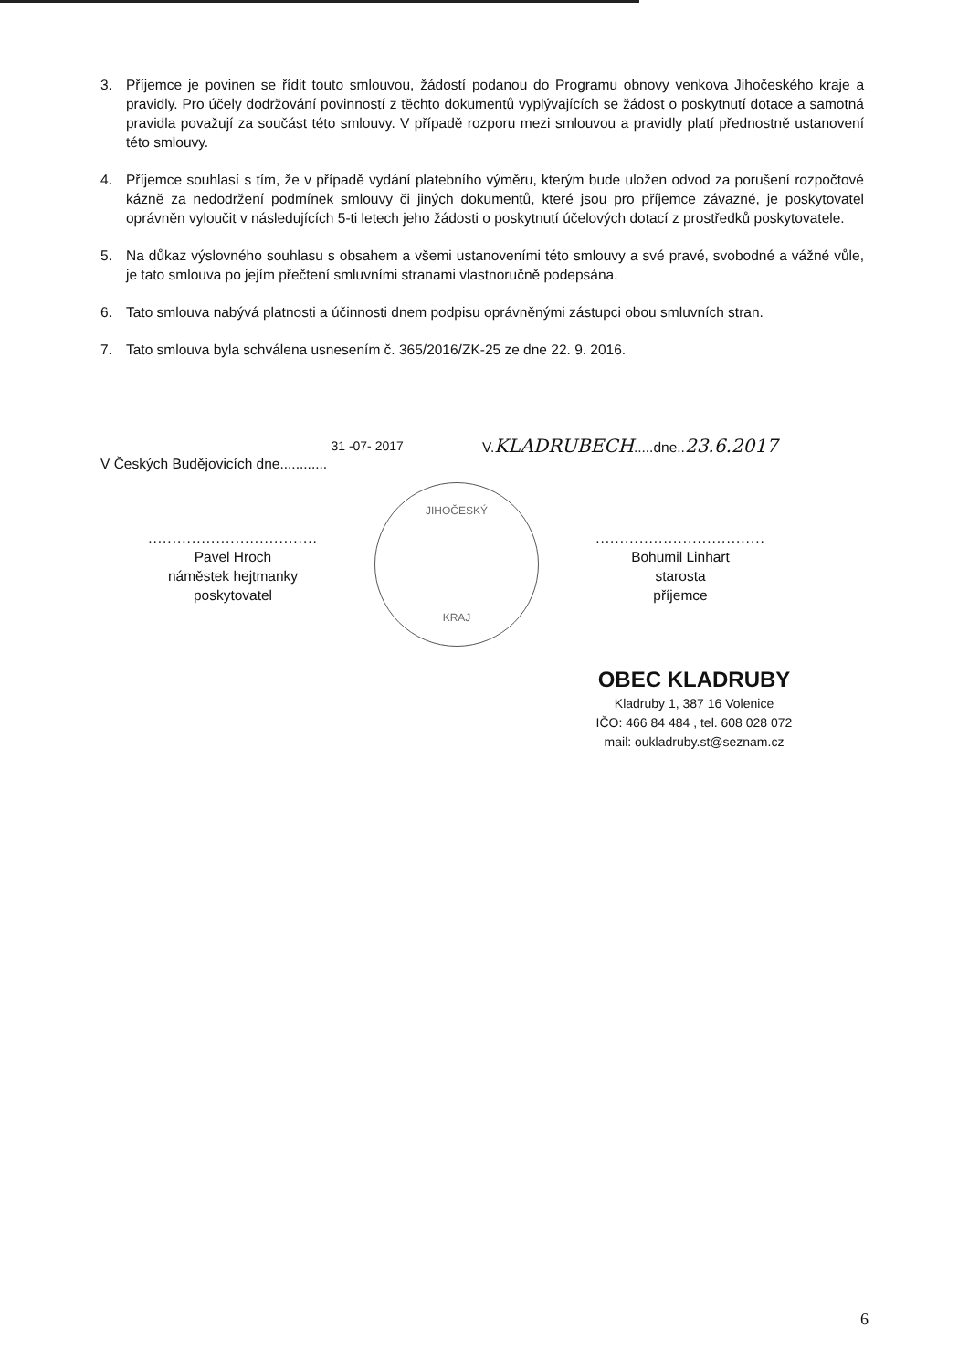3. Příjemce je povinen se řídit touto smlouvou, žádostí podanou do Programu obnovy venkova Jihočeského kraje a pravidly. Pro účely dodržování povinností z těchto dokumentů vyplývajících se žádost o poskytnutí dotace a samotná pravidla považují za součást této smlouvy. V případě rozporu mezi smlouvou a pravidly platí přednostně ustanovení této smlouvy.
4. Příjemce souhlasí s tím, že v případě vydání platebního výměru, kterým bude uložen odvod za porušení rozpočtové kázně za nedodržení podmínek smlouvy či jiných dokumentů, které jsou pro příjemce závazné, je poskytovatel oprávněn vyloučit v následujících 5-ti letech jeho žádosti o poskytnutí účelových dotací z prostředků poskytovatele.
5. Na důkaz výslovného souhlasu s obsahem a všemi ustanoveními této smlouvy a své pravé, svobodné a vážné vůle, je tato smlouva po jejím přečtení smluvními stranami vlastnoručně podepsána.
6. Tato smlouva nabývá platnosti a účinnosti dnem podpisu oprávněnými zástupci obou smluvních stran.
7. Tato smlouva byla schválena usnesením č. 365/2016/ZK-25 ze dne 22. 9. 2016.
V Českých Budějovicích dne............ 31 -07- 2017
V.KLADRUBECH.....dne..23.6.2017
...................................
Pavel Hroch
náměstek hejtmanky
poskytovatel
JIHOČESKÝ
KRAJ
...................................
Bohumil Linhart
starosta
příjemce
OBEC KLADRUBY
Kladruby 1, 387 16 Volenice
IČO: 466 84 484 , tel. 608 028 072
mail: oukladruby.st@seznam.cz
6